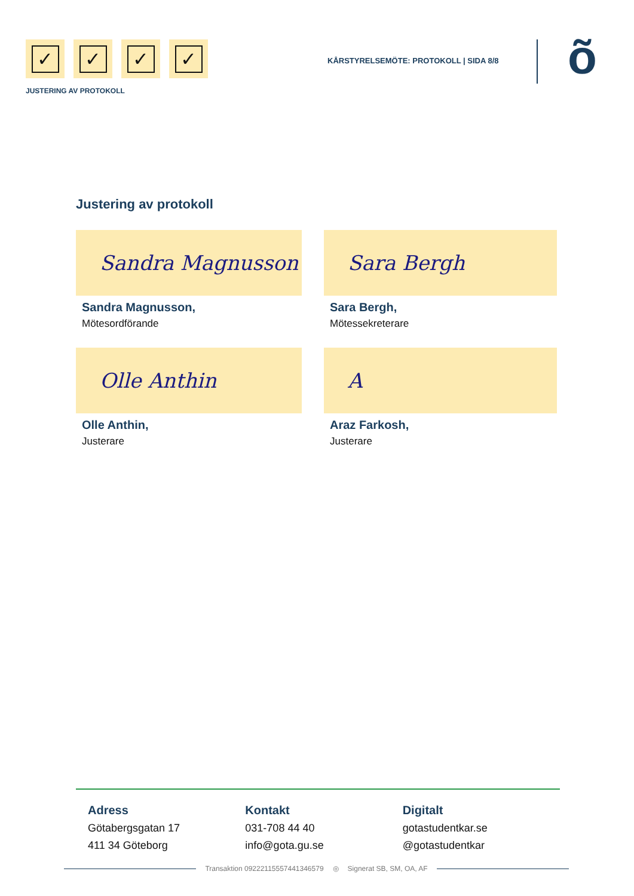✓ ✓ ✓ ✓
JUSTERING AV PROTOKOLL
KÅRSTYRELSEMÖTE: PROTOKOLL | SIDA 8/8
õ
Justering av protokoll
Sandra Magnusson
Sandra Magnusson,
Mötesordförande
Sara Bergh
Sara Bergh,
Mötessekreterare
Olle Anthin
Olle Anthin,
Justerare
A
Araz Farkosh,
Justerare
Adress
Götabergsgatan 17
411 34 Göteborg
Kontakt
031-708 44 40
info@gota.gu.se
Digitalt
gotastudentkar.se
@gotastudentkar
Transaktion 09222115557441346579 ◎ Signerat SB, SM, OA, AF